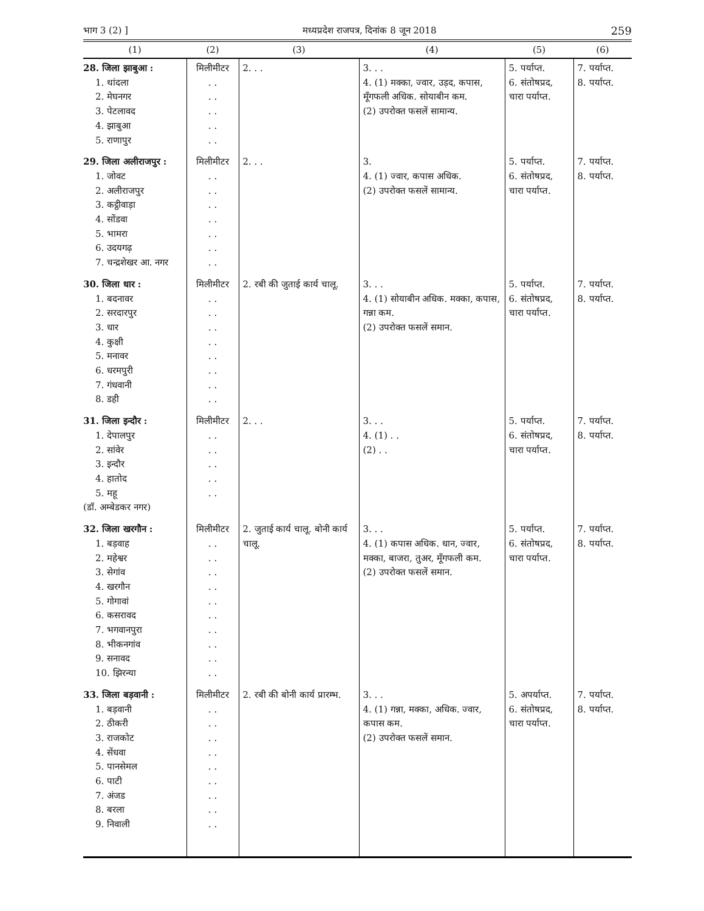भाग 3 (2) ] मध्यप्रदेश राजपत्र, दिनांक 8 जून 2018 259
| (1) | (2) | (3) | (4) | (5) | (6) |
| --- | --- | --- | --- | --- | --- |
| 28. जिला झाबुआ : 1. थांदला 2. मेघनगर 3. पेटलावद 4. झाबुआ 5. राणापुर | मिलीमीटर . . . . . . . . . . | 2. . . | 3. . . 4. (1) मक्का, ज्वार, उड़द, कपास, मूँगफली अधिक. सोयाबीन कम. (2) उपरोक्त फसलें सामान्य. | 5. पर्याप्त. 6. संतोषप्रद, चारा पर्याप्त. | 7. पर्याप्त. 8. पर्याप्त. |
| 29. जिला अलीराजपुर : 1. जोवट 2. अलीराजपुर 3. कट्ठीवाड़ा 4. सोंडवा 5. भामरा 6. उदयगढ़ 7. चन्द्रशेखर आ. नगर | मिलीमीटर . . . . . . . . . . . . . . | 2. . . | 3. 4. (1) ज्वार, कपास अधिक. (2) उपरोक्त फसलें सामान्य. | 5. पर्याप्त. 6. संतोषप्रद, चारा पर्याप्त. | 7. पर्याप्त. 8. पर्याप्त. |
| 30. जिला धार : 1. बदनावर 2. सरदारपुर 3. धार 4. कुक्षी 5. मनावर 6. धरमपुरी 7. गंधवानी 8. डही | मिलीमीटर . . . . . . . . . . . . . . . . | 2. रबी की जुताई कार्य चालू. | 3. . . 4. (1) सोयाबीन अधिक. मक्का, कपास, गन्ना कम. (2) उपरोक्त फसलें समान. | 5. पर्याप्त. 6. संतोषप्रद, चारा पर्याप्त. | 7. पर्याप्त. 8. पर्याप्त. |
| 31. जिला इन्दौर : 1. देपालपुर 2. सांवेर 3. इन्दौर 4. हातोद 5. महू (डॉ. अम्बेडकर नगर) | मिलीमीटर . . . . . . . . . . | 2. . . | 3. . . 4. (1) . . (2) . . | 5. पर्याप्त. 6. संतोषप्रद, चारा पर्याप्त. | 7. पर्याप्त. 8. पर्याप्त. |
| 32. जिला खरगौन : 1. बड़वाह 2. महेश्वर 3. सेगांव 4. खरगौन 5. गोगावां 6. कसरावद 7. भगवानपुरा 8. भीकनगांव 9. सनावद 10. झिरन्या | मिलीमीटर . . . . . . . . . . . . . . . . . . . . | 2. जुताई कार्य चालू. बोनी कार्य चालू. | 3. . . 4. (1) कपास अधिक. धान, ज्वार, मक्का, बाजरा, तुअर, मूँगफली कम. (2) उपरोक्त फसलें समान. | 5. पर्याप्त. 6. संतोषप्रद, चारा पर्याप्त. | 7. पर्याप्त. 8. पर्याप्त. |
| 33. जिला बड़वानी : 1. बड़वानी 2. ठीकरी 3. राजकोट 4. सेंधवा 5. पानसेमल 6. पाटी 7. अंजड 8. बरला 9. निवाली | मिलीमीटर . . . . . . . . . . . . . . . . . . | 2. रबी की बोनी कार्य प्रारम्भ. | 3. . . 4. (1) गन्ना, मक्का, अधिक. ज्वार, कपास कम. (2) उपरोक्त फसलें समान. | 5. अपर्याप्त. 6. संतोषप्रद, चारा पर्याप्त. | 7. पर्याप्त. 8. पर्याप्त. |